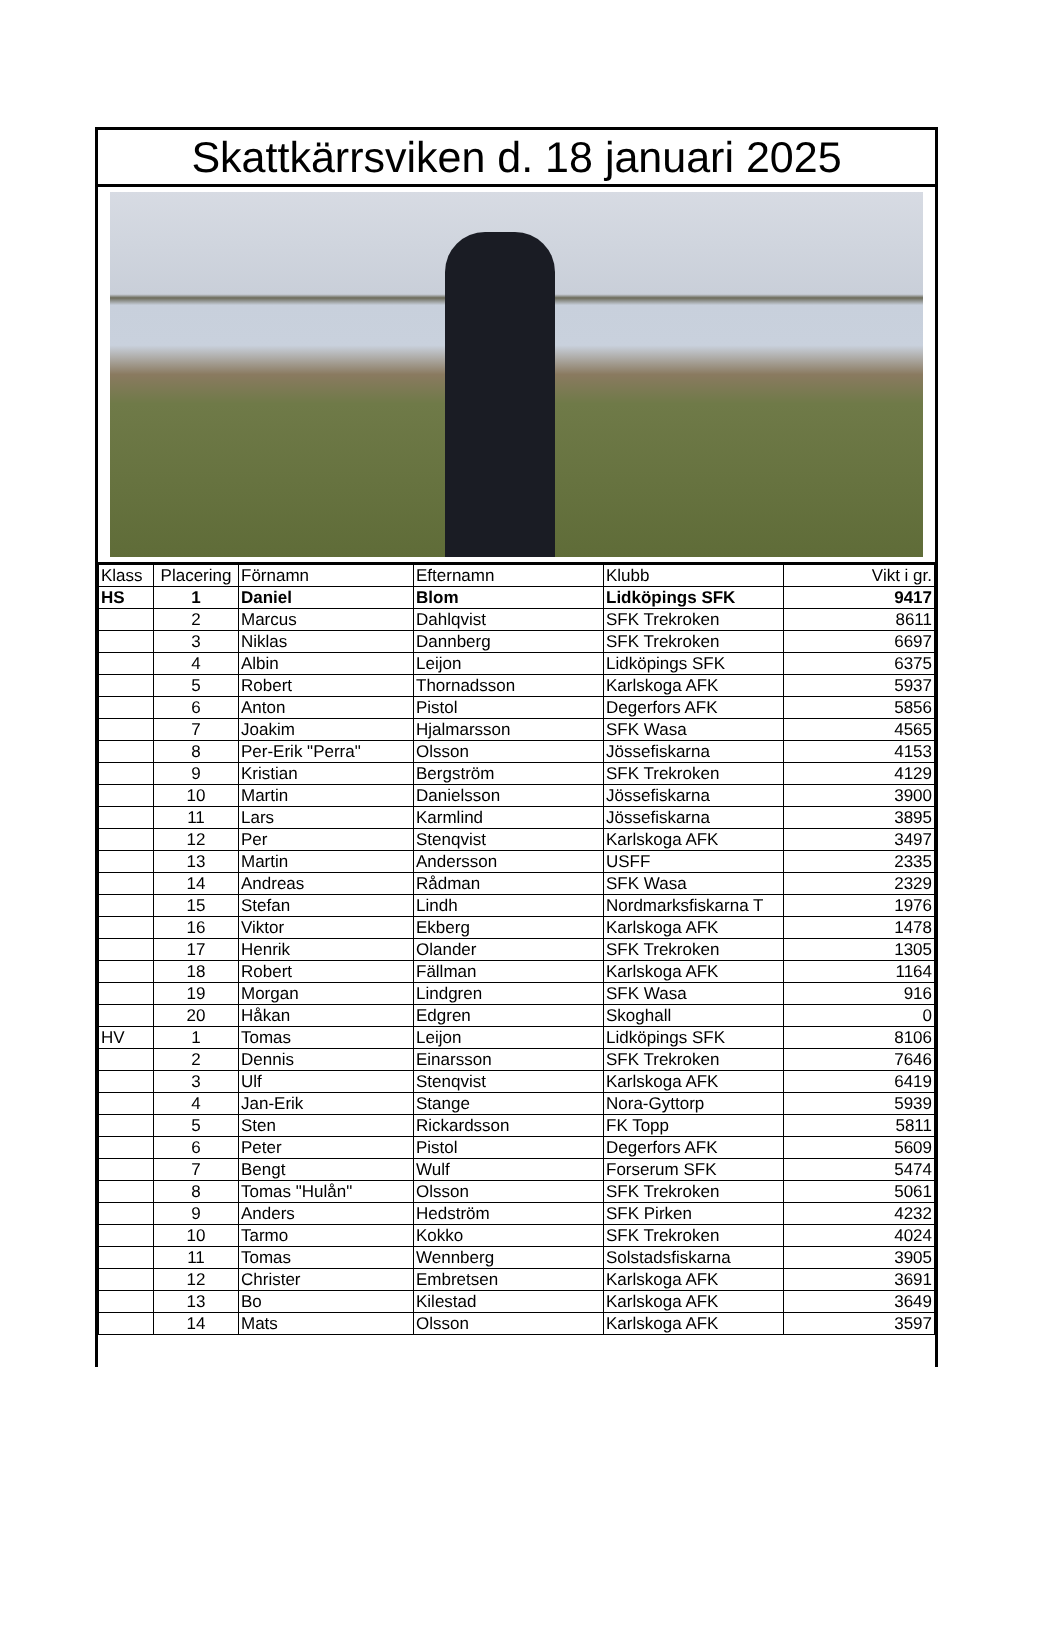Skattkärrsviken d. 18 januari 2025
| Klass | Placering | Förnamn | Efternamn | Klubb | Vikt i gr. |
| --- | --- | --- | --- | --- | --- |
| HS | 1 | Daniel | Blom | Lidköpings SFK | 9417 |
| | 2 | Marcus | Dahlqvist | SFK Trekroken | 8611 |
| | 3 | Niklas | Dannberg | SFK Trekroken | 6697 |
| | 4 | Albin | Leijon | Lidköpings SFK | 6375 |
| | 5 | Robert | Thornadsson | Karlskoga AFK | 5937 |
| | 6 | Anton | Pistol | Degerfors AFK | 5856 |
| | 7 | Joakim | Hjalmarsson | SFK Wasa | 4565 |
| | 8 | Per-Erik "Perra" | Olsson | Jössefiskarna | 4153 |
| | 9 | Kristian | Bergström | SFK Trekroken | 4129 |
| | 10 | Martin | Danielsson | Jössefiskarna | 3900 |
| | 11 | Lars | Karmlind | Jössefiskarna | 3895 |
| | 12 | Per | Stenqvist | Karlskoga AFK | 3497 |
| | 13 | Martin | Andersson | USFF | 2335 |
| | 14 | Andreas | Rådman | SFK Wasa | 2329 |
| | 15 | Stefan | Lindh | Nordmarksfiskarna T | 1976 |
| | 16 | Viktor | Ekberg | Karlskoga AFK | 1478 |
| | 17 | Henrik | Olander | SFK Trekroken | 1305 |
| | 18 | Robert | Fällman | Karlskoga AFK | 1164 |
| | 19 | Morgan | Lindgren | SFK Wasa | 916 |
| | 20 | Håkan | Edgren | Skoghall | 0 |
| HV | 1 | Tomas | Leijon | Lidköpings SFK | 8106 |
| | 2 | Dennis | Einarsson | SFK Trekroken | 7646 |
| | 3 | Ulf | Stenqvist | Karlskoga AFK | 6419 |
| | 4 | Jan-Erik | Stange | Nora-Gyttorp | 5939 |
| | 5 | Sten | Rickardsson | FK Topp | 5811 |
| | 6 | Peter | Pistol | Degerfors AFK | 5609 |
| | 7 | Bengt | Wulf | Forserum SFK | 5474 |
| | 8 | Tomas "Hulån" | Olsson | SFK Trekroken | 5061 |
| | 9 | Anders | Hedström | SFK Pirken | 4232 |
| | 10 | Tarmo | Kokko | SFK Trekroken | 4024 |
| | 11 | Tomas | Wennberg | Solstadsfiskarna | 3905 |
| | 12 | Christer | Embretsen | Karlskoga AFK | 3691 |
| | 13 | Bo | Kilestad | Karlskoga AFK | 3649 |
| | 14 | Mats | Olsson | Karlskoga AFK | 3597 |